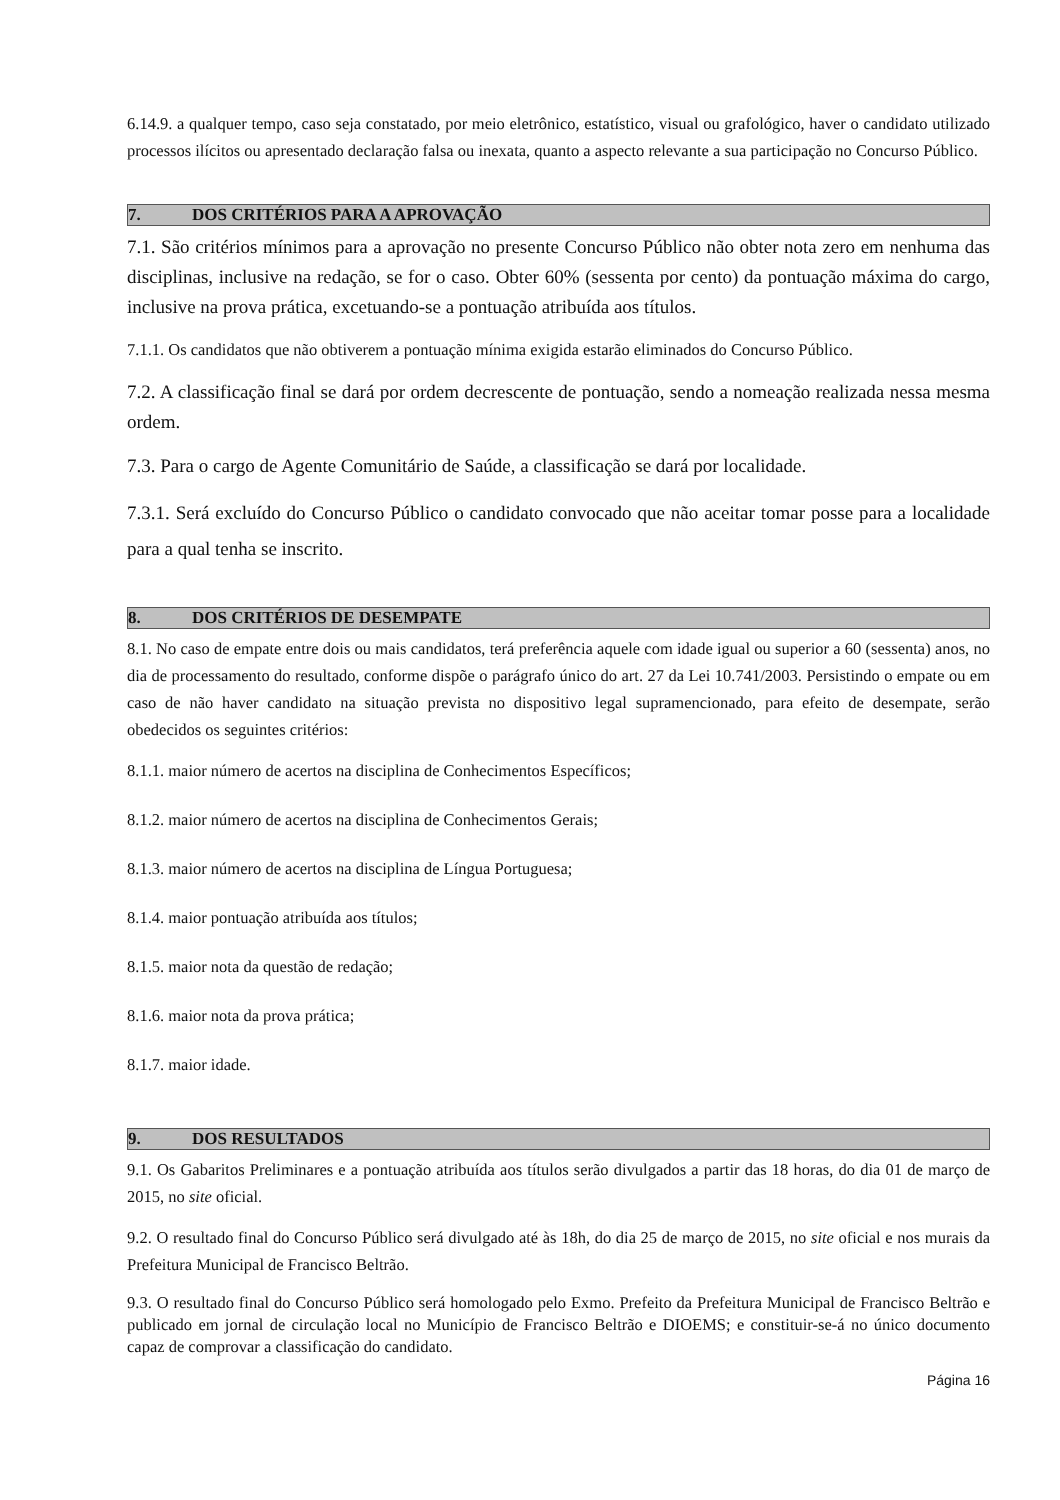6.14.9. a qualquer tempo, caso seja constatado, por meio eletrônico, estatístico, visual ou grafológico, haver o candidato utilizado processos ilícitos ou apresentado declaração falsa ou inexata, quanto a aspecto relevante a sua participação no Concurso Público.
7. DOS CRITÉRIOS PARA A APROVAÇÃO
7.1. São critérios mínimos para a aprovação no presente Concurso Público não obter nota zero em nenhuma das disciplinas, inclusive na redação, se for o caso. Obter 60% (sessenta por cento) da pontuação máxima do cargo, inclusive na prova prática, excetuando-se a pontuação atribuída aos títulos.
7.1.1. Os candidatos que não obtiverem a pontuação mínima exigida estarão eliminados do Concurso Público.
7.2. A classificação final se dará por ordem decrescente de pontuação, sendo a nomeação realizada nessa mesma ordem.
7.3. Para o cargo de Agente Comunitário de Saúde, a classificação se dará por localidade.
7.3.1. Será excluído do Concurso Público o candidato convocado que não aceitar tomar posse para a localidade para a qual tenha se inscrito.
8. DOS CRITÉRIOS DE DESEMPATE
8.1. No caso de empate entre dois ou mais candidatos, terá preferência aquele com idade igual ou superior a 60 (sessenta) anos, no dia de processamento do resultado, conforme dispõe o parágrafo único do art. 27 da Lei 10.741/2003. Persistindo o empate ou em caso de não haver candidato na situação prevista no dispositivo legal supramencionado, para efeito de desempate, serão obedecidos os seguintes critérios:
8.1.1. maior número de acertos na disciplina de Conhecimentos Específicos;
8.1.2. maior número de acertos na disciplina de Conhecimentos Gerais;
8.1.3. maior número de acertos na disciplina de Língua Portuguesa;
8.1.4. maior pontuação atribuída aos títulos;
8.1.5. maior nota da questão de redação;
8.1.6. maior nota da prova prática;
8.1.7. maior idade.
9. DOS RESULTADOS
9.1. Os Gabaritos Preliminares e a pontuação atribuída aos títulos serão divulgados a partir das 18 horas, do dia 01 de março de 2015, no site oficial.
9.2. O resultado final do Concurso Público será divulgado até às 18h, do dia 25 de março de 2015, no site oficial e nos murais da Prefeitura Municipal de Francisco Beltrão.
9.3. O resultado final do Concurso Público será homologado pelo Exmo. Prefeito da Prefeitura Municipal de Francisco Beltrão e publicado em jornal de circulação local no Município de Francisco Beltrão e DIOEMS; e constituir-se-á no único documento capaz de comprovar a classificação do candidato.
Página 16